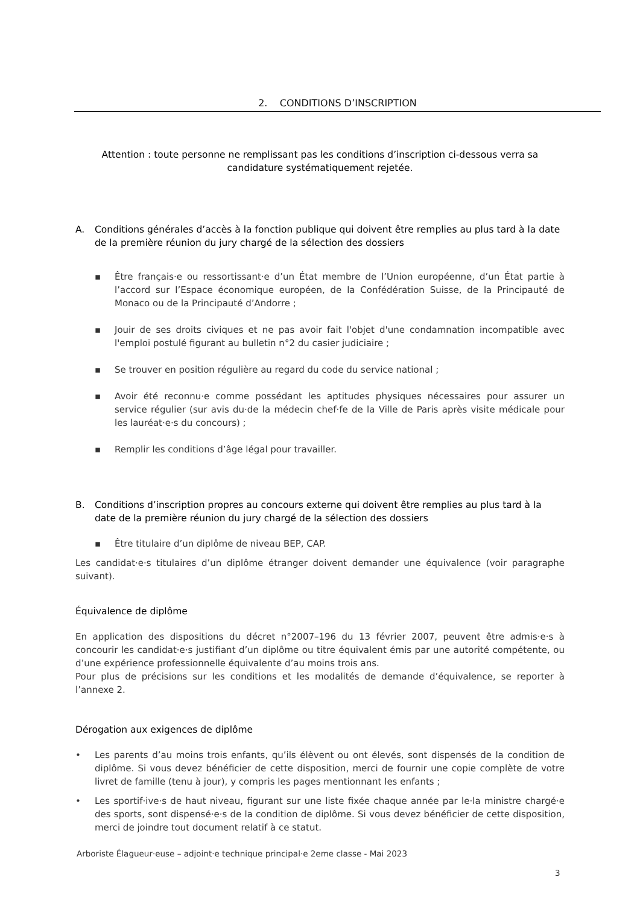2. CONDITIONS D’INSCRIPTION
Attention : toute personne ne remplissant pas les conditions d’inscription ci-dessous verra sa candidature systématiquement rejetée.
A. Conditions générales d’accès à la fonction publique qui doivent être remplies au plus tard à la date de la première réunion du jury chargé de la sélection des dossiers
▪ Être français·e ou ressortissant·e d’un État membre de l’Union européenne, d’un État partie à l’accord sur l’Espace économique européen, de la Confédération Suisse, de la Principauté de Monaco ou de la Principauté d’Andorre ;
▪ Jouir de ses droits civiques et ne pas avoir fait l'objet d'une condamnation incompatible avec l'emploi postulé figurant au bulletin n°2 du casier judiciaire ;
▪ Se trouver en position régulière au regard du code du service national ;
▪ Avoir été reconnu·e comme possédant les aptitudes physiques nécessaires pour assurer un service régulier (sur avis du·de la médecin chef·fe de la Ville de Paris après visite médicale pour les lauréat·e·s du concours) ;
▪ Remplir les conditions d’âge légal pour travailler.
B. Conditions d’inscription propres au concours externe qui doivent être remplies au plus tard à la date de la première réunion du jury chargé de la sélection des dossiers
▪ Être titulaire d’un diplôme de niveau BEP, CAP.
Les candidat·e·s titulaires d’un diplôme étranger doivent demander une équivalence (voir paragraphe suivant).
Équivalence de diplôme
En application des dispositions du décret n°2007–196 du 13 février 2007, peuvent être admis·e·s à concourir les candidat·e·s justifiant d’un diplôme ou titre équivalent émis par une autorité compétente, ou d’une expérience professionnelle équivalente d’au moins trois ans.
Pour plus de précisions sur les conditions et les modalités de demande d’équivalence, se reporter à l’annexe 2.
Dérogation aux exigences de diplôme
• Les parents d’au moins trois enfants, qu’ils élèvent ou ont élevés, sont dispensés de la condition de diplôme. Si vous devez bénéficier de cette disposition, merci de fournir une copie complète de votre livret de famille (tenu à jour), y compris les pages mentionnant les enfants ;
• Les sportif·ive·s de haut niveau, figurant sur une liste fixée chaque année par le·la ministre chargé·e des sports, sont dispensé·e·s de la condition de diplôme. Si vous devez bénéficier de cette disposition, merci de joindre tout document relatif à ce statut.
Arboriste Élagueur·euse – adjoint·e technique principal·e 2eme classe - Mai 2023
3